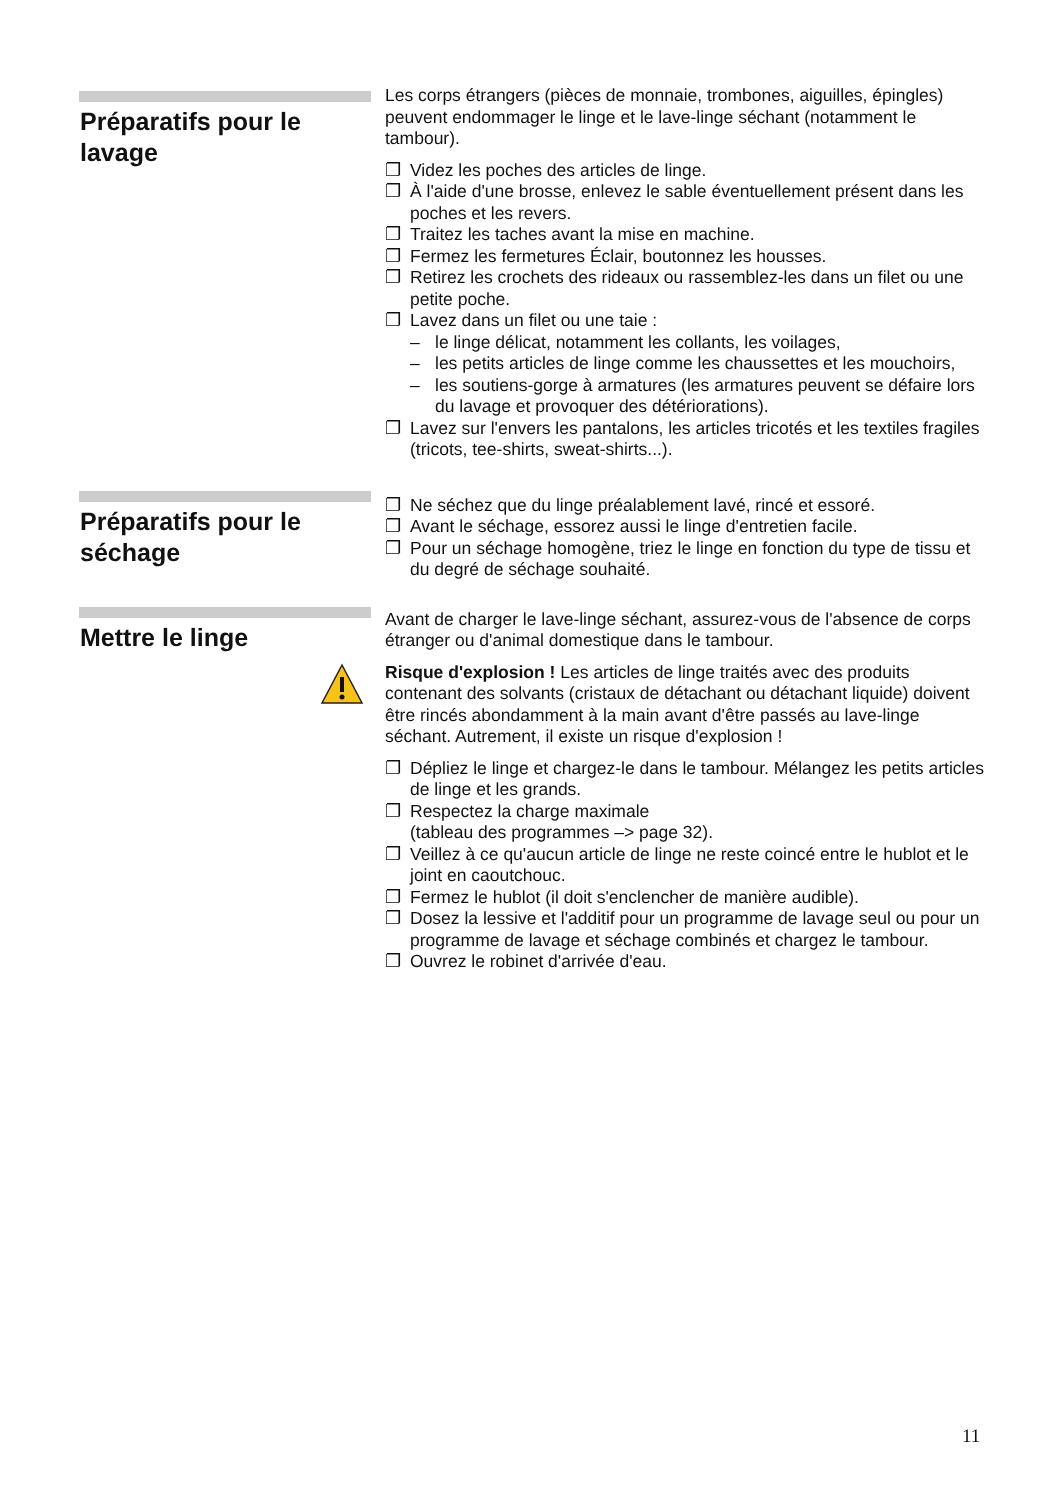Préparatifs pour le lavage
Les corps étrangers (pièces de monnaie, trombones, aiguilles, épingles) peuvent endommager le linge et le lave-linge séchant (notamment le tambour).
❐ Videz les poches des articles de linge.
❐ À l'aide d'une brosse, enlevez le sable éventuellement présent dans les poches et les revers.
❐ Traitez les taches avant la mise en machine.
❐ Fermez les fermetures Éclair, boutonnez les housses.
❐ Retirez les crochets des rideaux ou rassemblez-les dans un filet ou une petite poche.
❐ Lavez dans un filet ou une taie :
– le linge délicat, notamment les collants, les voilages,
– les petits articles de linge comme les chaussettes et les mouchoirs,
– les soutiens-gorge à armatures (les armatures peuvent se défaire lors du lavage et provoquer des détériorations).
❐ Lavez sur l'envers les pantalons, les articles tricotés et les textiles fragiles (tricots, tee-shirts, sweat-shirts...).
Préparatifs pour le séchage
❐ Ne séchez que du linge préalablement lavé, rincé et essoré.
❐ Avant le séchage, essorez aussi le linge d'entretien facile.
❐ Pour un séchage homogène, triez le linge en fonction du type de tissu et du degré de séchage souhaité.
Mettre le linge
Avant de charger le lave-linge séchant, assurez-vous de l'absence de corps étranger ou d'animal domestique dans le tambour.
Risque d'explosion ! Les articles de linge traités avec des produits contenant des solvants (cristaux de détachant ou détachant liquide) doivent être rincés abondamment à la main avant d'être passés au lave-linge séchant. Autrement, il existe un risque d'explosion !
❐ Dépliez le linge et chargez-le dans le tambour. Mélangez les petits articles de linge et les grands.
❐ Respectez la charge maximale
(tableau des programmes –> page 32).
❐ Veillez à ce qu'aucun article de linge ne reste coincé entre le hublot et le joint en caoutchouc.
❐ Fermez le hublot (il doit s'enclencher de manière audible).
❐ Dosez la lessive et l'additif pour un programme de lavage seul ou pour un programme de lavage et séchage combinés et chargez le tambour.
❐ Ouvrez le robinet d'arrivée d'eau.
11